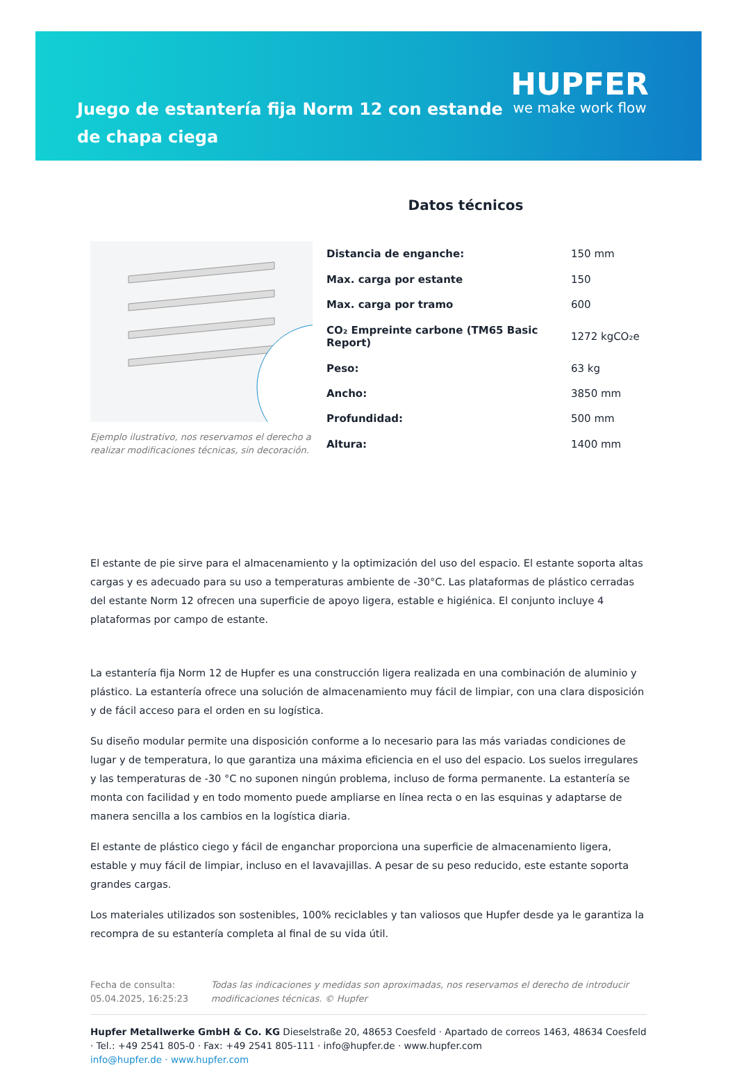Juego de estantería fija Norm 12 con estande de chapa ciega
HUPFER
we make work flow
Datos técnicos
Ejemplo ilustrativo, nos reservamos el derecho a realizar modificaciones técnicas, sin decoración.
| Distancia de enganche: | 150 mm |
| Max. carga por estante | 150 |
| Max. carga por tramo | 600 |
| CO₂ Empreinte carbone (TM65 Basic Report) | 1272 kgCO₂e |
| Peso: | 63 kg |
| Ancho: | 3850 mm |
| Profundidad: | 500 mm |
| Altura: | 1400 mm |
El estante de pie sirve para el almacenamiento y la optimización del uso del espacio. El estante soporta altas cargas y es adecuado para su uso a temperaturas ambiente de -30°C. Las plataformas de plástico cerradas del estante Norm 12 ofrecen una superficie de apoyo ligera, estable e higiénica. El conjunto incluye 4 plataformas por campo de estante.
La estantería fija Norm 12 de Hupfer es una construcción ligera realizada en una combinación de aluminio y plástico. La estantería ofrece una solución de almacenamiento muy fácil de limpiar, con una clara disposición y de fácil acceso para el orden en su logística.
Su diseño modular permite una disposición conforme a lo necesario para las más variadas condiciones de lugar y de temperatura, lo que garantiza una máxima eficiencia en el uso del espacio. Los suelos irregulares y las temperaturas de -30 °C no suponen ningún problema, incluso de forma permanente. La estantería se monta con facilidad y en todo momento puede ampliarse en línea recta o en las esquinas y adaptarse de manera sencilla a los cambios en la logística diaria.
El estante de plástico ciego y fácil de enganchar proporciona una superficie de almacenamiento ligera, estable y muy fácil de limpiar, incluso en el lavavajillas. A pesar de su peso reducido, este estante soporta grandes cargas.
Los materiales utilizados son sostenibles, 100% reciclables y tan valiosos que Hupfer desde ya le garantiza la recompra de su estantería completa al final de su vida útil.
Fecha de consulta: 05.04.2025, 16:25:23
Todas las indicaciones y medidas son aproximadas, nos reservamos el derecho de introducir modificaciones técnicas. © Hupfer
Hupfer Metallwerke GmbH & Co. KG Dieselstraße 20, 48653 Coesfeld · Apartado de correos 1463, 48634 Coesfeld · Tel.: +49 2541 805-0 · Fax: +49 2541 805-111 · info@hupfer.de · www.hupfer.com
info@hupfer.de · www.hupfer.com